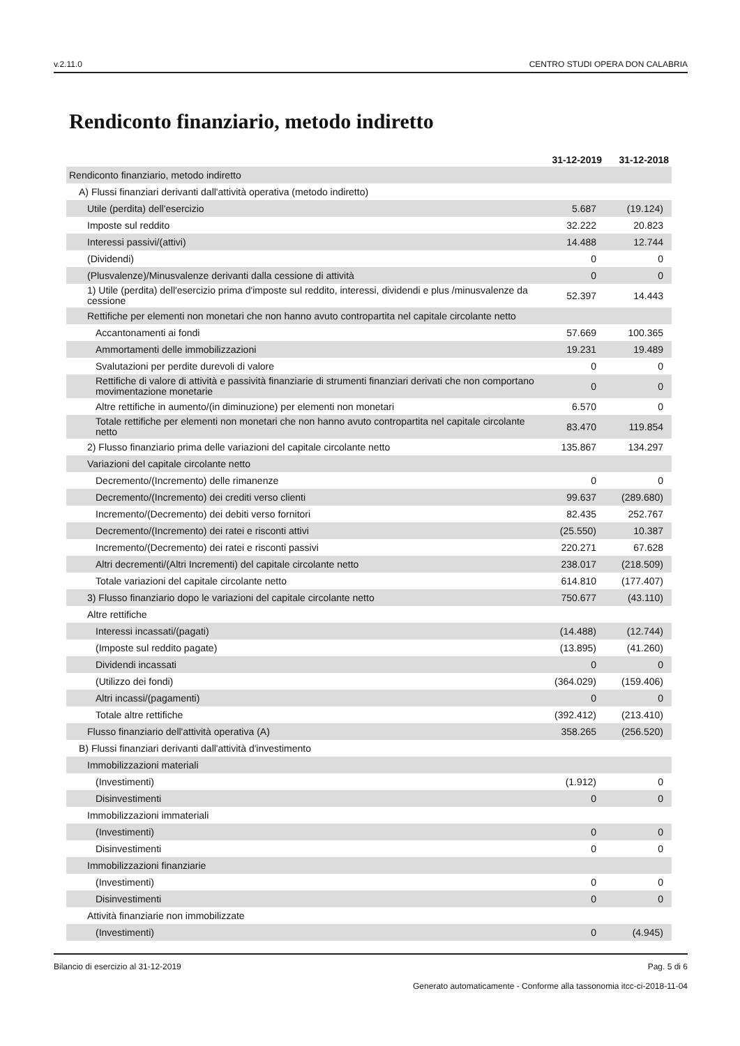v.2.11.0 CENTRO STUDI OPERA DON CALABRIA
Rendiconto finanziario, metodo indiretto
| | 31-12-2019 | 31-12-2018 |
| --- | --- | --- |
| Rendiconto finanziario, metodo indiretto | | |
| A) Flussi finanziari derivanti dall'attività operativa (metodo indiretto) | | |
| Utile (perdita) dell'esercizio | 5.687 | (19.124) |
| Imposte sul reddito | 32.222 | 20.823 |
| Interessi passivi/(attivi) | 14.488 | 12.744 |
| (Dividendi) | 0 | 0 |
| (Plusvalenze)/Minusvalenze derivanti dalla cessione di attività | 0 | 0 |
| 1) Utile (perdita) dell'esercizio prima d'imposte sul reddito, interessi, dividendi e plus /minusvalenze da cessione | 52.397 | 14.443 |
| Rettifiche per elementi non monetari che non hanno avuto contropartita nel capitale circolante netto | | |
| Accantonamenti ai fondi | 57.669 | 100.365 |
| Ammortamenti delle immobilizzazioni | 19.231 | 19.489 |
| Svalutazioni per perdite durevoli di valore | 0 | 0 |
| Rettifiche di valore di attività e passività finanziarie di strumenti finanziari derivati che non comportano movimentazione monetarie | 0 | 0 |
| Altre rettifiche in aumento/(in diminuzione) per elementi non monetari | 6.570 | 0 |
| Totale rettifiche per elementi non monetari che non hanno avuto contropartita nel capitale circolante netto | 83.470 | 119.854 |
| 2) Flusso finanziario prima delle variazioni del capitale circolante netto | 135.867 | 134.297 |
| Variazioni del capitale circolante netto | | |
| Decremento/(Incremento) delle rimanenze | 0 | 0 |
| Decremento/(Incremento) dei crediti verso clienti | 99.637 | (289.680) |
| Incremento/(Decremento) dei debiti verso fornitori | 82.435 | 252.767 |
| Decremento/(Incremento) dei ratei e risconti attivi | (25.550) | 10.387 |
| Incremento/(Decremento) dei ratei e risconti passivi | 220.271 | 67.628 |
| Altri decrementi/(Altri Incrementi) del capitale circolante netto | 238.017 | (218.509) |
| Totale variazioni del capitale circolante netto | 614.810 | (177.407) |
| 3) Flusso finanziario dopo le variazioni del capitale circolante netto | 750.677 | (43.110) |
| Altre rettifiche | | |
| Interessi incassati/(pagati) | (14.488) | (12.744) |
| (Imposte sul reddito pagate) | (13.895) | (41.260) |
| Dividendi incassati | 0 | 0 |
| (Utilizzo dei fondi) | (364.029) | (159.406) |
| Altri incassi/(pagamenti) | 0 | 0 |
| Totale altre rettifiche | (392.412) | (213.410) |
| Flusso finanziario dell'attività operativa (A) | 358.265 | (256.520) |
| B) Flussi finanziari derivanti dall'attività d'investimento | | |
| Immobilizzazioni materiali | | |
| (Investimenti) | (1.912) | 0 |
| Disinvestimenti | 0 | 0 |
| Immobilizzazioni immateriali | | |
| (Investimenti) | 0 | 0 |
| Disinvestimenti | 0 | 0 |
| Immobilizzazioni finanziarie | | |
| (Investimenti) | 0 | 0 |
| Disinvestimenti | 0 | 0 |
| Attività finanziarie non immobilizzate | | |
| (Investimenti) | 0 | (4.945) |
Bilancio di esercizio al 31-12-2019 Pag. 5 di 6
Generato automaticamente - Conforme alla tassonomia itcc-ci-2018-11-04